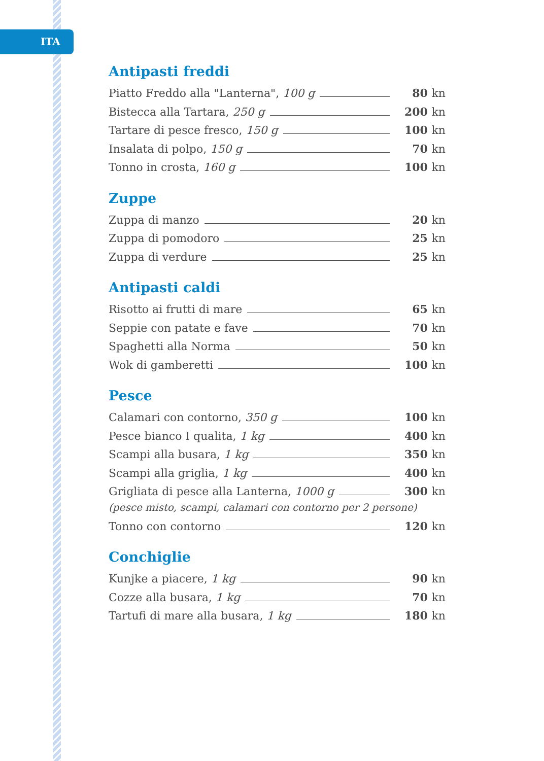ITA
Antipasti freddi
Piatto Freddo alla "Lanterna", 100 g 80 kn
Bistecca alla Tartara, 250 g 200 kn
Tartare di pesce fresco, 150 g 100 kn
Insalata di polpo, 150 g 70 kn
Tonno in crosta, 160 g 100 kn
Zuppe
Zuppa di manzo 20 kn
Zuppa di pomodoro 25 kn
Zuppa di verdure 25 kn
Antipasti caldi
Risotto ai frutti di mare 65 kn
Seppie con patate e fave 70 kn
Spaghetti alla Norma 50 kn
Wok di gamberetti 100 kn
Pesce
Calamari con contorno, 350 g 100 kn
Pesce bianco I qualita, 1 kg 400 kn
Scampi alla busara, 1 kg 350 kn
Scampi alla griglia, 1 kg 400 kn
Grigliata di pesce alla Lanterna, 1000 g 300 kn
(pesce misto, scampi, calamari con contorno per 2 persone)
Tonno con contorno 120 kn
Conchiglie
Kunjke a piacere, 1 kg 90 kn
Cozze alla busara, 1 kg 70 kn
Tartufi di mare alla busara, 1 kg 180 kn